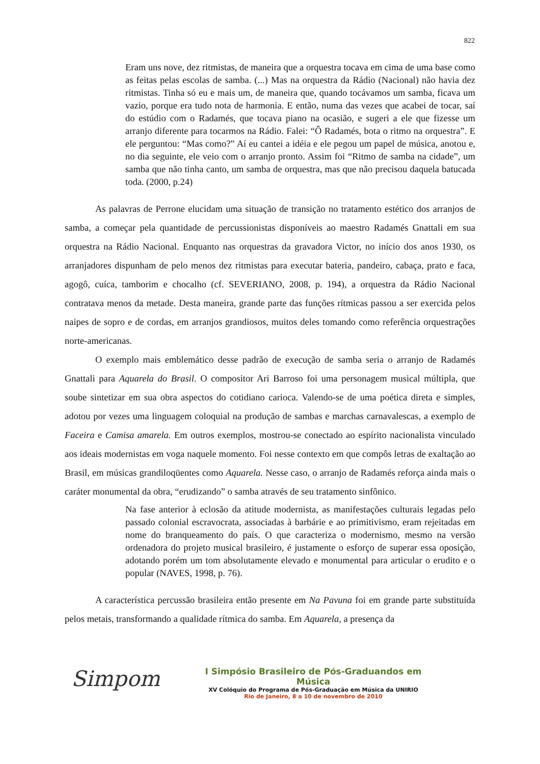822
Eram uns nove, dez ritmistas, de maneira que a orquestra tocava em cima de uma base como as feitas pelas escolas de samba. (...) Mas na orquestra da Rádio (Nacional) não havia dez ritmistas. Tinha só eu e mais um, de maneira que, quando tocávamos um samba, ficava um vazio, porque era tudo nota de harmonia. E então, numa das vezes que acabei de tocar, saí do estúdio com o Radamés, que tocava piano na ocasião, e sugeri a ele que fizesse um arranjo diferente para tocarmos na Rádio. Falei: “Ô Radamés, bota o ritmo na orquestra”. E ele perguntou: “Mas como?” Aí eu cantei a idéia e ele pegou um papel de música, anotou e, no dia seguinte, ele veio com o arranjo pronto. Assim foi “Ritmo de samba na cidade”, um samba que não tinha canto, um samba de orquestra, mas que não precisou daquela batucada toda. (2000, p.24)
As palavras de Perrone elucidam uma situação de transição no tratamento estético dos arranjos de samba, a começar pela quantidade de percussionistas disponíveis ao maestro Radamés Gnattali em sua orquestra na Rádio Nacional. Enquanto nas orquestras da gravadora Victor, no início dos anos 1930, os arranjadores dispunham de pelo menos dez ritmistas para executar bateria, pandeiro, cabaça, prato e faca, agogô, cuíca, tamborim e chocalho (cf. SEVERIANO, 2008, p. 194), a orquestra da Rádio Nacional contratava menos da metade. Desta maneira, grande parte das funções rítmicas passou a ser exercida pelos naipes de sopro e de cordas, em arranjos grandiosos, muitos deles tomando como referência orquestrações norte-americanas.
O exemplo mais emblemático desse padrão de execução de samba seria o arranjo de Radamés Gnattali para Aquarela do Brasil. O compositor Ari Barroso foi uma personagem musical múltipla, que soube sintetizar em sua obra aspectos do cotidiano carioca. Valendo-se de uma poética direta e simples, adotou por vezes uma linguagem coloquial na produção de sambas e marchas carnavalescas, a exemplo de Faceira e Camisa amarela. Em outros exemplos, mostrou-se conectado ao espírito nacionalista vinculado aos ideais modernistas em voga naquele momento. Foi nesse contexto em que compôs letras de exaltação ao Brasil, em músicas grandiloqüentes como Aquarela. Nesse caso, o arranjo de Radamés reforça ainda mais o caráter monumental da obra, “erudizando” o samba através de seu tratamento sinfônico.
Na fase anterior à eclosão da atitude modernista, as manifestações culturais legadas pelo passado colonial escravocrata, associadas à barbárie e ao primitivismo, eram rejeitadas em nome do branqueamento do país. O que caracteriza o modernismo, mesmo na versão ordenadora do projeto musical brasileiro, é justamente o esforço de superar essa oposição, adotando porém um tom absolutamente elevado e monumental para articular o erudito e o popular (NAVES, 1998, p. 76).
A característica percussão brasileira então presente em Na Pavuna foi em grande parte substituída pelos metais, transformando a qualidade rítmica do samba. Em Aquarela, a presença da
Simpom
I Simpósio Brasileiro de Pós-Graduandos em Música
XV Colóquio do Programa de Pós-Graduação em Música da UNIRIO
Rio de Janeiro, 8 a 10 de novembro de 2010